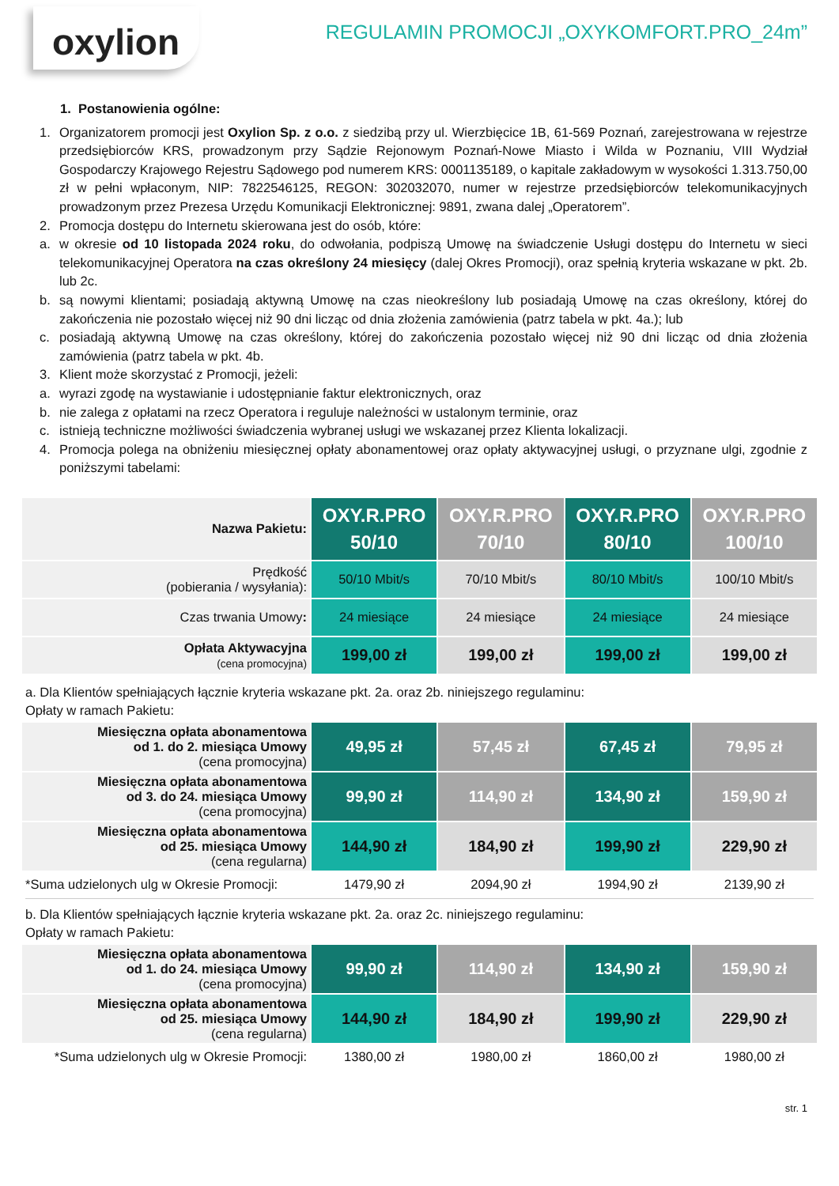oxylion
REGULAMIN PROMOCJI „OXYKOMFORT.PRO_24m”
1. Postanowienia ogólne:
1. Organizatorem promocji jest Oxylion Sp. z o.o. z siedzibą przy ul. Wierzbięcice 1B, 61-569 Poznań, zarejestrowana w rejestrze przedsiębiorców KRS, prowadzonym przy Sądzie Rejonowym Poznań-Nowe Miasto i Wilda w Poznaniu, VIII Wydział Gospodarczy Krajowego Rejestru Sądowego pod numerem KRS: 0001135189, o kapitale zakładowym w wysokości 1.313.750,00 zł w pełni wpłaconym, NIP: 7822546125, REGON: 302032070, numer w rejestrze przedsiębiorców telekomunikacyjnych prowadzonym przez Prezesa Urzędu Komunikacji Elektronicznej: 9891, zwana dalej „Operatorem”.
2. Promocja dostępu do Internetu skierowana jest do osób, które:
a. w okresie od 10 listopada 2024 roku, do odwołania, podpiszą Umowę na świadczenie Usługi dostępu do Internetu w sieci telekomunikacyjnej Operatora na czas określony 24 miesięcy (dalej Okres Promocji), oraz spełnią kryteria wskazane w pkt. 2b. lub 2c.
b. są nowymi klientami; posiadają aktywną Umowę na czas nieokreślony lub posiadają Umowę na czas określony, której do zakończenia nie pozostało więcej niż 90 dni licząc od dnia złożenia zamówienia (patrz tabela w pkt. 4a.); lub
c. posiadają aktywną Umowę na czas określony, której do zakończenia pozostało więcej niż 90 dni licząc od dnia złożenia zamówienia (patrz tabela w pkt. 4b.
3. Klient może skorzystać z Promocji, jeżeli:
a. wyrazi zgodę na wystawianie i udostępnianie faktur elektronicznych, oraz
b. nie zalega z opłatami na rzecz Operatora i reguluje należności w ustalonym terminie, oraz
c. istnieją techniczne możliwości świadczenia wybranej usługi we wskazanej przez Klienta lokalizacji.
4. Promocja polega na obniżeniu miesięcznej opłaty abonamentowej oraz opłaty aktywacyjnej usługi, o przyznane ulgi, zgodnie z poniższymi tabelami:
| Nazwa Pakietu: | OXY.R.PRO 50/10 | OXY.R.PRO 70/10 | OXY.R.PRO 80/10 | OXY.R.PRO 100/10 |
| Prędkość (pobierania / wysyłania): | 50/10 Mbit/s | 70/10 Mbit/s | 80/10 Mbit/s | 100/10 Mbit/s |
| Czas trwania Umowy : | 24 miesiące | 24 miesiące | 24 miesiące | 24 miesiące |
| Opłata Aktywacyjna (cena promocyjna) | 199,00 zł | 199,00 zł | 199,00 zł | 199,00 zł |
a. Dla Klientów spełniających łącznie kryteria wskazane pkt. 2a. oraz 2b. niniejszego regulaminu:
Opłaty w ramach Pakietu:
| Miesięczna opłata abonamentowa od 1. do 2. miesiąca Umowy (cena promocyjna) | 49,95 zł | 57,45 zł | 67,45 zł | 79,95 zł |
| Miesięczna opłata abonamentowa od 3. do 24. miesiąca Umowy (cena promocyjna) | 99,90 zł | 114,90 zł | 134,90 zł | 159,90 zł |
| Miesięczna opłata abonamentowa od 25. miesiąca Umowy (cena regularna) | 144,90 zł | 184,90 zł | 199,90 zł | 229,90 zł |
| *Suma udzielonych ulg w Okresie Promocji: | 1479,90 zł | 2094,90 zł | 1994,90 zł | 2139,90 zł |
b. Dla Klientów spełniających łącznie kryteria wskazane pkt. 2a. oraz 2c. niniejszego regulaminu:
Opłaty w ramach Pakietu:
| Miesięczna opłata abonamentowa od 1. do 24. miesiąca Umowy (cena promocyjna) | 99,90 zł | 114,90 zł | 134,90 zł | 159,90 zł |
| Miesięczna opłata abonamentowa od 25. miesiąca Umowy (cena regularna) | 144,90 zł | 184,90 zł | 199,90 zł | 229,90 zł |
| *Suma udzielonych ulg w Okresie Promocji: | 1380,00 zł | 1980,00 zł | 1860,00 zł | 1980,00 zł |
str. 1